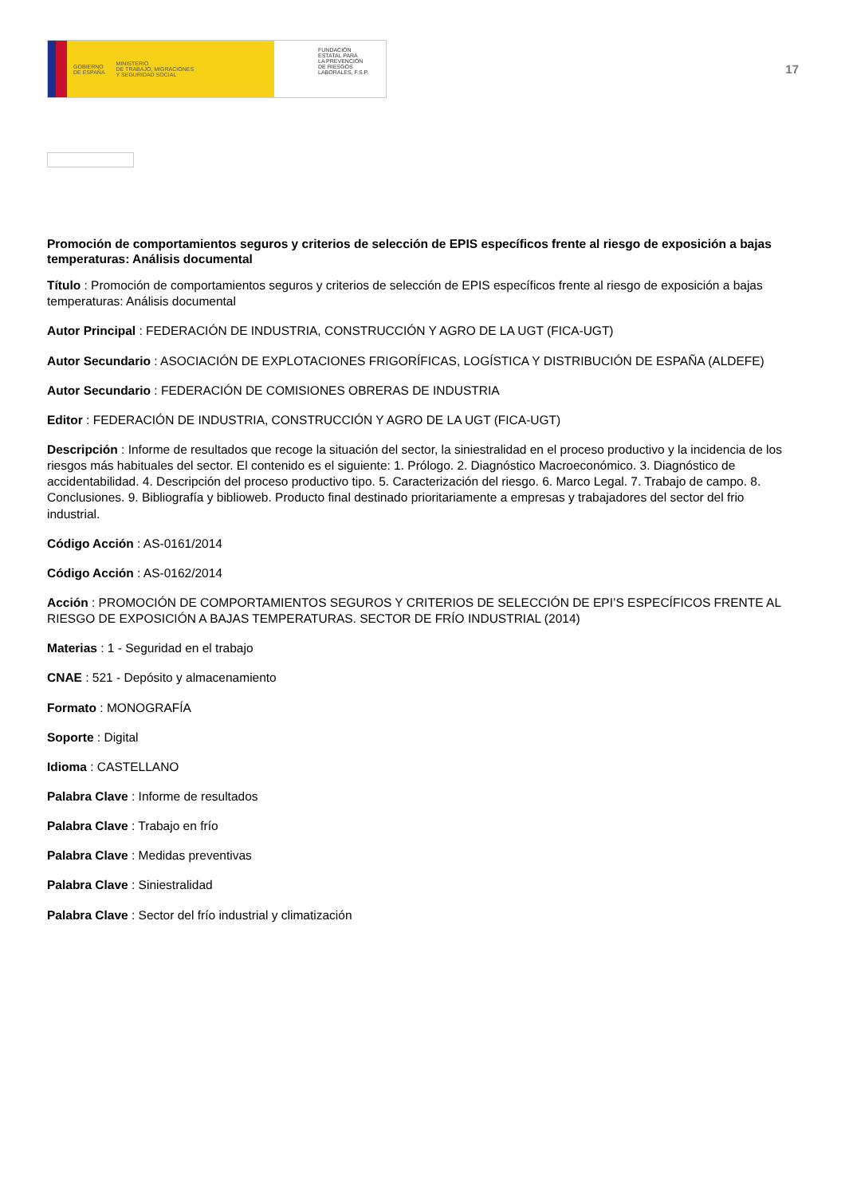GOBIERNO
DE ESPAÑA MINISTERIO
DE TRABAJO, MIGRACIONES
Y SEGURIDAD SOCIAL
FUNDACIÓN
ESTATAL PARA
LA PREVENCIÓN
DE RIESGOS
LABORALES, F.S.P.
17
Promoción de comportamientos seguros y criterios de selección de EPIS específicos frente al riesgo de exposición a bajas temperaturas: Análisis documental
Título : Promoción de comportamientos seguros y criterios de selección de EPIS específicos frente al riesgo de exposición a bajas temperaturas: Análisis documental
Autor Principal : FEDERACIÓN DE INDUSTRIA, CONSTRUCCIÓN Y AGRO DE LA UGT (FICA-UGT)
Autor Secundario : ASOCIACIÓN DE EXPLOTACIONES FRIGORÍFICAS, LOGÍSTICA Y DISTRIBUCIÓN DE ESPAÑA (ALDEFE)
Autor Secundario : FEDERACIÓN DE COMISIONES OBRERAS DE INDUSTRIA
Editor : FEDERACIÓN DE INDUSTRIA, CONSTRUCCIÓN Y AGRO DE LA UGT (FICA-UGT)
Descripción : Informe de resultados que recoge la situación del sector, la siniestralidad en el proceso productivo y la incidencia de los riesgos más habituales del sector. El contenido es el siguiente: 1. Prólogo. 2. Diagnóstico Macroeconómico. 3. Diagnóstico de accidentabilidad. 4. Descripción del proceso productivo tipo. 5. Caracterización del riesgo. 6. Marco Legal. 7. Trabajo de campo. 8. Conclusiones. 9. Bibliografía y biblioweb. Producto final destinado prioritariamente a empresas y trabajadores del sector del frio industrial.
Código Acción : AS-0161/2014
Código Acción : AS-0162/2014
Acción : PROMOCIÓN DE COMPORTAMIENTOS SEGUROS Y CRITERIOS DE SELECCIÓN DE EPI’S ESPECÍFICOS FRENTE AL RIESGO DE EXPOSICIÓN A BAJAS TEMPERATURAS. SECTOR DE FRÍO INDUSTRIAL (2014)
Materias : 1 - Seguridad en el trabajo
CNAE : 521 - Depósito y almacenamiento
Formato : MONOGRAFÍA
Soporte : Digital
Idioma : CASTELLANO
Palabra Clave : Informe de resultados
Palabra Clave : Trabajo en frío
Palabra Clave : Medidas preventivas
Palabra Clave : Siniestralidad
Palabra Clave : Sector del frío industrial y climatización